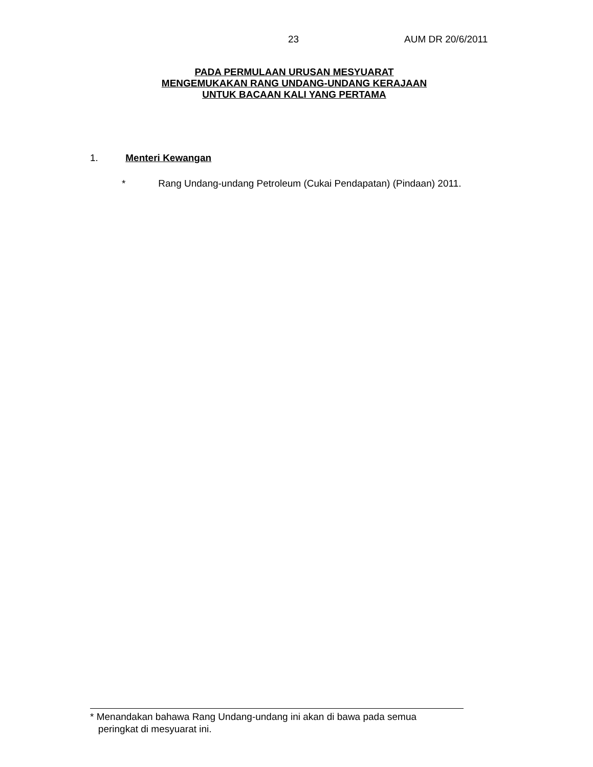23 AUM DR 20/6/2011
PADA PERMULAAN URUSAN MESYUARAT
MENGEMUKAKAN RANG UNDANG-UNDANG KERAJAAN
UNTUK BACAAN KALI YANG PERTAMA
1. Menteri Kewangan
* Rang Undang-undang Petroleum (Cukai Pendapatan) (Pindaan) 2011.
* Menandakan bahawa Rang Undang-undang ini akan di bawa pada semua
peringkat di mesyuarat ini.